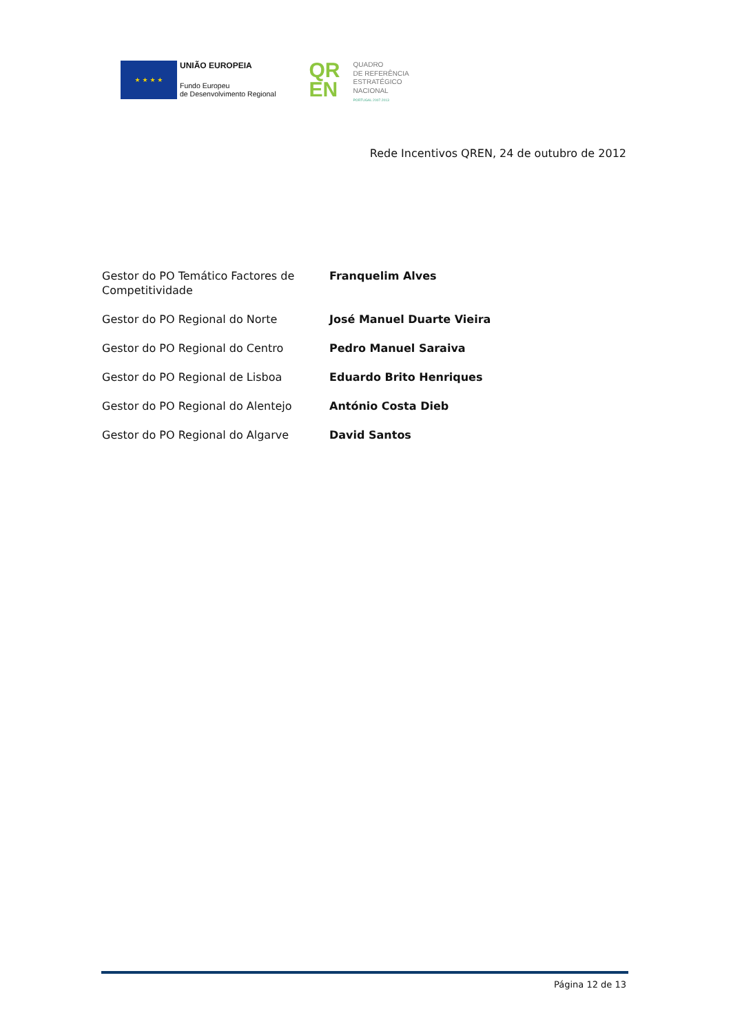★ ★ ★ ★
UNIÃO EUROPEIA
Fundo Europeu
de Desenvolvimento Regional
QR
EN
QUADRO
DE REFERÊNCIA
ESTRATÉGICO
NACIONAL
PORTUGAL 2007.2013
Rede Incentivos QREN, 24 de outubro de 2012
| Gestor do PO Temático Factores de Competitividade | Franquelim Alves |
| Gestor do PO Regional do Norte | José Manuel Duarte Vieira |
| Gestor do PO Regional do Centro | Pedro Manuel Saraiva |
| Gestor do PO Regional de Lisboa | Eduardo Brito Henriques |
| Gestor do PO Regional do Alentejo | António Costa Dieb |
| Gestor do PO Regional do Algarve | David Santos |
Página 12 de 13